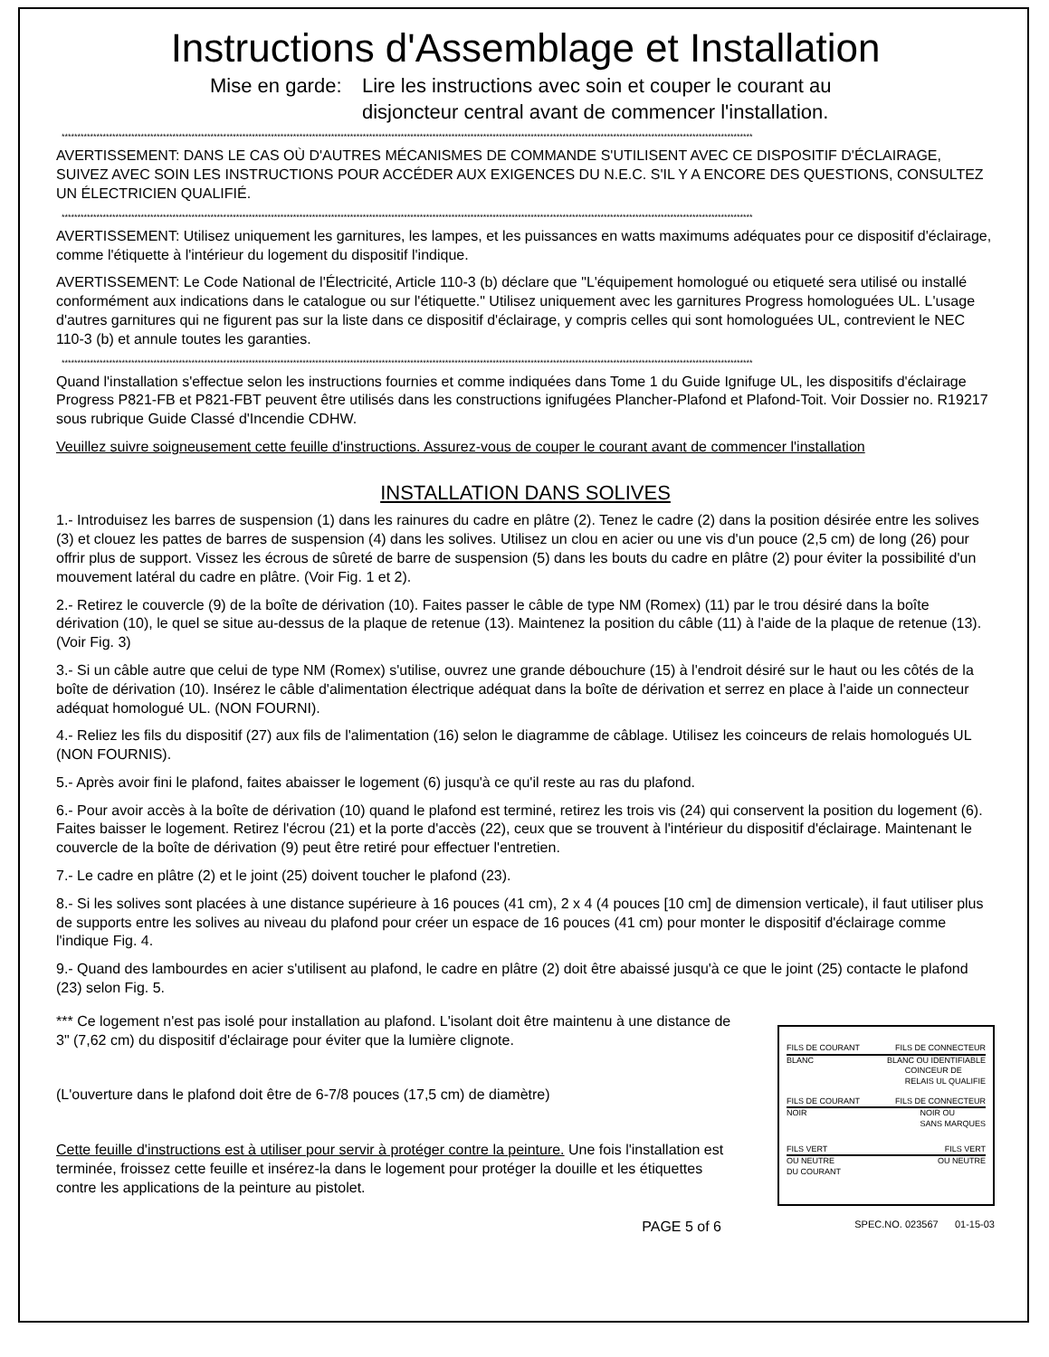Instructions d'Assemblage et Installation
Mise en garde: Lire les instructions avec soin et couper le courant au
disjoncteur central avant de commencer l'installation.
**************************************************************************************************************************************************************************************************************************
AVERTISSEMENT: DANS LE CAS OÙ D'AUTRES MÉCANISMES DE COMMANDE S'UTILISENT AVEC CE DISPOSITIF D'ÉCLAIRAGE, SUIVEZ AVEC SOIN LES INSTRUCTIONS POUR ACCÉDER AUX EXIGENCES DU N.E.C. S'IL Y A ENCORE DES QUESTIONS, CONSULTEZ UN ÉLECTRICIEN QUALIFIÉ.
**************************************************************************************************************************************************************************************************************************
AVERTISSEMENT: Utilisez uniquement les garnitures, les lampes, et les puissances en watts maximums adéquates pour ce dispositif d'éclairage, comme l'étiquette à l'intérieur du logement du dispositif l'indique.
AVERTISSEMENT: Le Code National de l'Électricité, Article 110-3 (b) déclare que "L'équipement homologué ou etiqueté sera utilisé ou installé conformément aux indications dans le catalogue ou sur l'étiquette." Utilisez uniquement avec les garnitures Progress homologuées UL. L'usage d'autres garnitures qui ne figurent pas sur la liste dans ce dispositif d'éclairage, y compris celles qui sont homologuées UL, contrevient le NEC 110-3 (b) et annule toutes les garanties.
**************************************************************************************************************************************************************************************************************************
Quand l'installation s'effectue selon les instructions fournies et comme indiquées dans Tome 1 du Guide Ignifuge UL, les dispositifs d'éclairage Progress P821-FB et P821-FBT peuvent être utilisés dans les constructions ignifugées Plancher-Plafond et Plafond-Toit. Voir Dossier no. R19217 sous rubrique Guide Classé d'Incendie CDHW.
Veuillez suivre soigneusement cette feuille d'instructions. Assurez-vous de couper le courant avant de commencer l'installation
INSTALLATION DANS SOLIVES
1.- Introduisez les barres de suspension (1) dans les rainures du cadre en plâtre (2). Tenez le cadre (2) dans la position désirée entre les solives (3) et clouez les pattes de barres de suspension (4) dans les solives. Utilisez un clou en acier ou une vis d'un pouce (2,5 cm) de long (26) pour offrir plus de support. Vissez les écrous de sûreté de barre de suspension (5) dans les bouts du cadre en plâtre (2) pour éviter la possibilité d'un mouvement latéral du cadre en plâtre. (Voir Fig. 1 et 2).
2.- Retirez le couvercle (9) de la boîte de dérivation (10). Faites passer le câble de type NM (Romex) (11) par le trou désiré dans la boîte dérivation (10), le quel se situe au-dessus de la plaque de retenue (13). Maintenez la position du câble (11) à l'aide de la plaque de retenue (13). (Voir Fig. 3)
3.- Si un câble autre que celui de type NM (Romex) s'utilise, ouvrez une grande débouchure (15) à l'endroit désiré sur le haut ou les côtés de la boîte de dérivation (10). Insérez le câble d'alimentation électrique adéquat dans la boîte de dérivation et serrez en place à l'aide un connecteur adéquat homologué UL. (NON FOURNI).
4.- Reliez les fils du dispositif (27) aux fils de l'alimentation (16) selon le diagramme de câblage. Utilisez les coinceurs de relais homologués UL (NON FOURNIS).
5.- Après avoir fini le plafond, faites abaisser le logement (6) jusqu'à ce qu'il reste au ras du plafond.
6.- Pour avoir accès à la boîte de dérivation (10) quand le plafond est terminé, retirez les trois vis (24) qui conservent la position du logement (6). Faites baisser le logement. Retirez l'écrou (21) et la porte d'accès (22), ceux que se trouvent à l'intérieur du dispositif d'éclairage. Maintenant le couvercle de la boîte de dérivation (9) peut être retiré pour effectuer l'entretien.
7.- Le cadre en plâtre (2) et le joint (25) doivent toucher le plafond (23).
8.- Si les solives sont placées à une distance supérieure à 16 pouces (41 cm), 2 x 4 (4 pouces [10 cm] de dimension verticale), il faut utiliser plus de supports entre les solives au niveau du plafond pour créer un espace de 16 pouces (41 cm) pour monter le dispositif d'éclairage comme l'indique Fig. 4.
9.- Quand des lambourdes en acier s'utilisent au plafond, le cadre en plâtre (2) doit être abaissé jusqu'à ce que le joint (25) contacte le plafond (23) selon Fig. 5.
*** Ce logement n'est pas isolé pour installation au plafond. L'isolant doit être maintenu à une distance de 3" (7,62 cm) du dispositif d'éclairage pour éviter que la lumière clignote.
(L'ouverture dans le plafond doit être de 6-7/8 pouces (17,5 cm) de diamètre)
Cette feuille d'instructions est à utiliser pour servir à protéger contre la peinture. Une fois l'installation est terminée, froissez cette feuille et insérez-la dans le logement pour protéger la douille et les étiquettes contre les applications de la peinture au pistolet.
FILS DE COURANT FILS DE CONNECTEUR
BLANC BLANC OU IDENTIFIABLE
COINCEUR DE
RELAIS UL QUALIFIE
FILS DE COURANT FILS DE CONNECTEUR
NOIR NOIR OU
SANS MARQUES
FILS VERT FILS VERT
OU NEUTRE
DU COURANT OU NEUTRE
PAGE 5 of 6 SPEC.NO. 023567 01-15-03